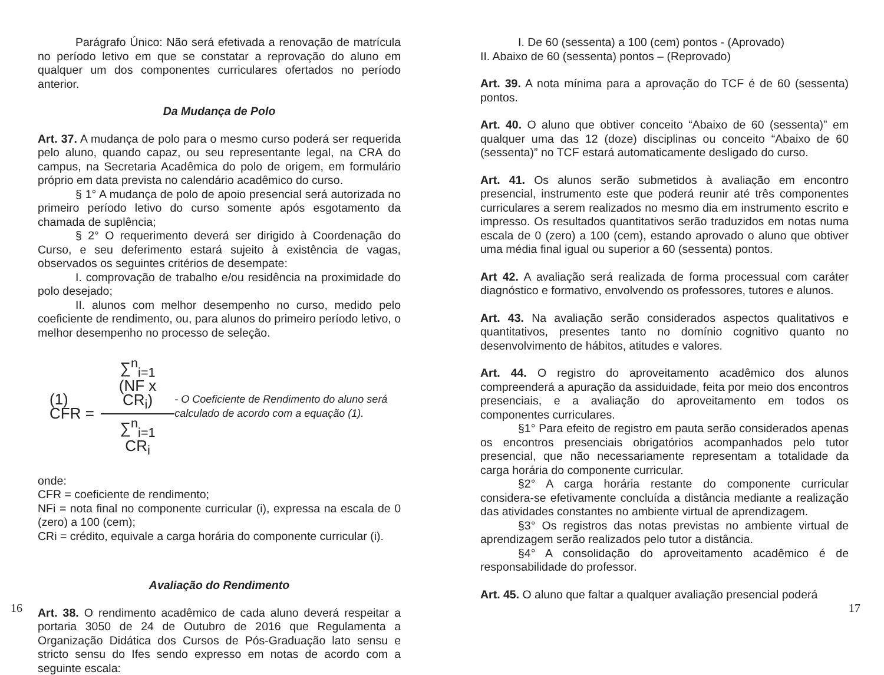Parágrafo Único: Não será efetivada a renovação de matrícula no período letivo em que se constatar a reprovação do aluno em qualquer um dos componentes curriculares ofertados no período anterior.
Da Mudança de Polo
Art. 37. A mudança de polo para o mesmo curso poderá ser requerida pelo aluno, quando capaz, ou seu representante legal, na CRA do campus, na Secretaria Acadêmica do polo de origem, em formulário próprio em data prevista no calendário acadêmico do curso.
§ 1° A mudança de polo de apoio presencial será autorizada no primeiro período letivo do curso somente após esgotamento da chamada de suplência;
§ 2° O requerimento deverá ser dirigido à Coordenação do Curso, e seu deferimento estará sujeito à existência de vagas, observados os seguintes critérios de desempate:
I. comprovação de trabalho e/ou residência na proximidade do polo desejado;
II. alunos com melhor desempenho no curso, medido pelo coeficiente de rendimento, ou, para alunos do primeiro período letivo, o melhor desempenho no processo de seleção.
(1) CFR = ∑<sup>n</sup><sub>i=1</sub> (NF x CR<sub>i</sub>) ∑<sup>n</sup><sub>i=1</sub> CR<sub>i</sub>
- O Coeficiente de Rendimento do aluno será calculado de acordo com a equação (1).
onde:
CFR = coeficiente de rendimento;
NFi = nota final no componente curricular (i), expressa na escala de 0 (zero) a 100 (cem);
CRi = crédito, equivale a carga horária do componente curricular (i).
Avaliação do Rendimento
Art. 38. O rendimento acadêmico de cada aluno deverá respeitar a portaria 3050 de 24 de Outubro de 2016 que Regulamenta a Organização Didática dos Cursos de Pós-Graduação lato sensu e stricto sensu do Ifes sendo expresso em notas de acordo com a seguinte escala:
16
I. De 60 (sessenta) a 100 (cem) pontos - (Aprovado)
II. Abaixo de 60 (sessenta) pontos – (Reprovado)
Art. 39. A nota mínima para a aprovação do TCF é de 60 (sessenta) pontos.
Art. 40. O aluno que obtiver conceito “Abaixo de 60 (sessenta)” em qualquer uma das 12 (doze) disciplinas ou conceito “Abaixo de 60 (sessenta)” no TCF estará automaticamente desligado do curso.
Art. 41. Os alunos serão submetidos à avaliação em encontro presencial, instrumento este que poderá reunir até três componentes curriculares a serem realizados no mesmo dia em instrumento escrito e impresso. Os resultados quantitativos serão traduzidos em notas numa escala de 0 (zero) a 100 (cem), estando aprovado o aluno que obtiver uma média final igual ou superior a 60 (sessenta) pontos.
Art 42. A avaliação será realizada de forma processual com caráter diagnóstico e formativo, envolvendo os professores, tutores e alunos.
Art. 43. Na avaliação serão considerados aspectos qualitativos e quantitativos, presentes tanto no domínio cognitivo quanto no desenvolvimento de hábitos, atitudes e valores.
Art. 44. O registro do aproveitamento acadêmico dos alunos compreenderá a apuração da assiduidade, feita por meio dos encontros presenciais, e a avaliação do aproveitamento em todos os componentes curriculares.
§1° Para efeito de registro em pauta serão considerados apenas os encontros presenciais obrigatórios acompanhados pelo tutor presencial, que não necessariamente representam a totalidade da carga horária do componente curricular.
§2° A carga horária restante do componente curricular considera-se efetivamente concluída a distância mediante a realização das atividades constantes no ambiente virtual de aprendizagem.
§3° Os registros das notas previstas no ambiente virtual de aprendizagem serão realizados pelo tutor a distância.
§4° A consolidação do aproveitamento acadêmico é de responsabilidade do professor.
Art. 45. O aluno que faltar a qualquer avaliação presencial poderá
17